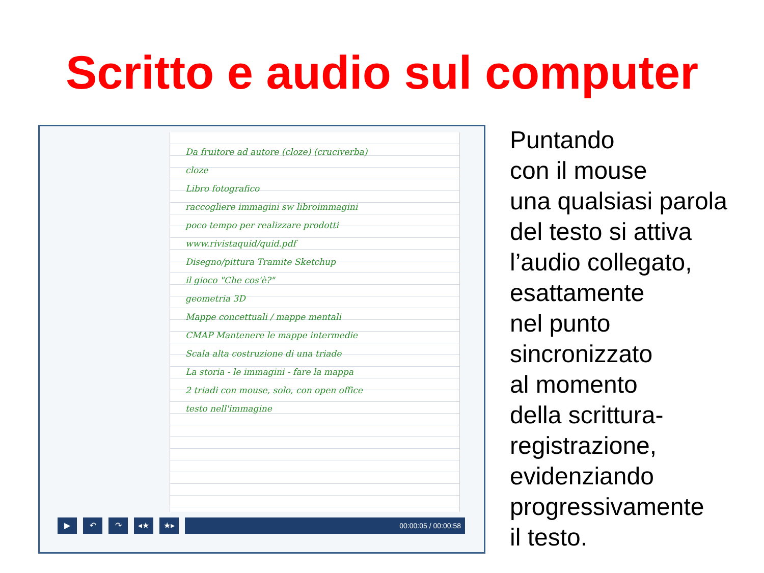Scritto e audio sul computer
Da fruitore ad autore (cloze) (cruciverba)
cloze
Libro fotografico
raccogliere immagini sw libroimmagini
poco tempo per realizzare prodotti
www.rivistaquid/quid.pdf
Disegno/pittura Tramite Sketchup
il gioco "Che cos'è?"
geometria 3D
Mappe concettuali / mappe mentali
CMAP Mantenere le mappe intermedie
Scala alta costruzione di una triade
La storia - le immagini - fare la mappa
2 triadi con mouse, solo, con open office
testo nell'immagine
▶ ↶ ↷ ◂★ ★▸
00:00:05 / 00:00:58
Puntando
con il mouse
una qualsiasi parola
del testo si attiva
l’audio collegato,
esattamente
nel punto
sincronizzato
al momento
della scrittura-
registrazione,
evidenziando
progressivamente
il testo.